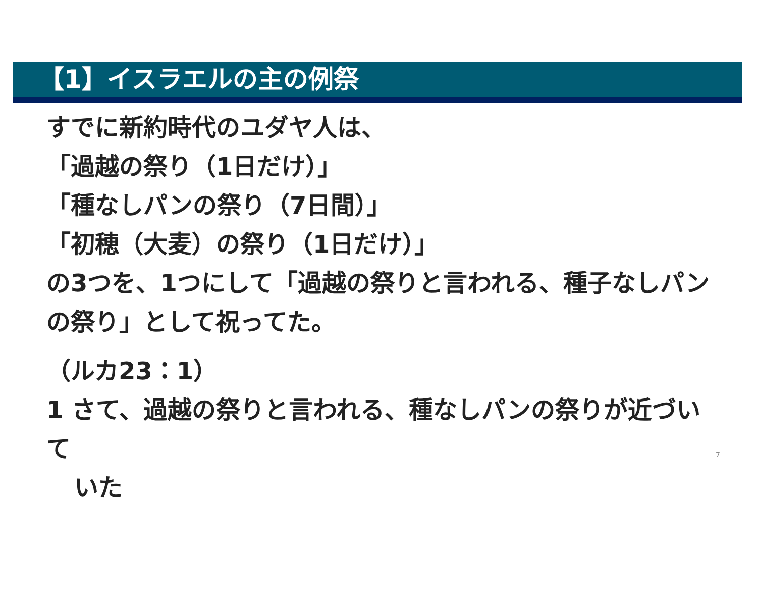【1】イスラエルの主の例祭
すでに新約時代のユダヤ人は、
「過越の祭り（1日だけ）」
「種なしパンの祭り（7日間）」
「初穂（大麦）の祭り（1日だけ）」
の3つを、1つにして「過越の祭りと言われる、種子なしパンの祭り」として祝ってた。
（ルカ23：1）
1 さて、過越の祭りと言われる、種なしパンの祭りが近づいて
いた
7